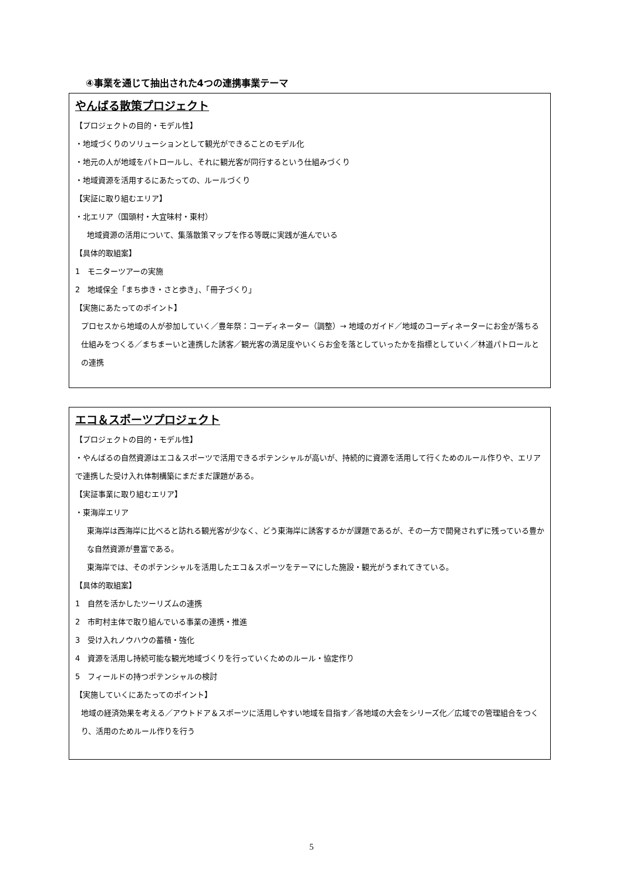④事業を通じて抽出された4つの連携事業テーマ
やんばる散策プロジェクト
【プロジェクトの目的・モデル性】
・地域づくりのソリューションとして観光ができることのモデル化
・地元の人が地域をパトロールし、それに観光客が同行するという仕組みづくり
・地域資源を活用するにあたっての、ルールづくり
【実証に取り組むエリア】
・北エリア（国頭村・大宜味村・東村）
地域資源の活用について、集落散策マップを作る等既に実践が進んでいる
【具体的取組案】
1　モニターツアーの実施
2　地域保全「まち歩き・さと歩き」、「冊子づくり」
【実施にあたってのポイント】
プロセスから地域の人が参加していく／豊年祭：コーディネーター（調整）→ 地域のガイド／地域のコーディネーターにお金が落ちる仕組みをつくる／まちまーいと連携した誘客／観光客の満足度やいくらお金を落としていったかを指標としていく／林道パトロールとの連携
エコ＆スポーツプロジェクト
【プロジェクトの目的・モデル性】
・やんばるの自然資源はエコ＆スポーツで活用できるポテンシャルが高いが、持続的に資源を活用して行くためのルール作りや、エリアで連携した受け入れ体制構築にまだまだ課題がある。
【実証事業に取り組むエリア】
・東海岸エリア
東海岸は西海岸に比べると訪れる観光客が少なく、どう東海岸に誘客するかが課題であるが、その一方で開発されずに残っている豊かな自然資源が豊富である。
東海岸では、そのポテンシャルを活用したエコ＆スポーツをテーマにした施設・観光がうまれてきている。
【具体的取組案】
1　自然を活かしたツーリズムの連携
2　市町村主体で取り組んでいる事業の連携・推進
3　受け入れノウハウの蓄積・強化
4　資源を活用し持続可能な観光地域づくりを行っていくためのルール・協定作り
5　フィールドの持つポテンシャルの検討
【実施していくにあたってのポイント】
地域の経済効果を考える／アウトドア＆スポーツに活用しやすい地域を目指す／各地域の大会をシリーズ化／広域での管理組合をつくり、活用のためルール作りを行う
5